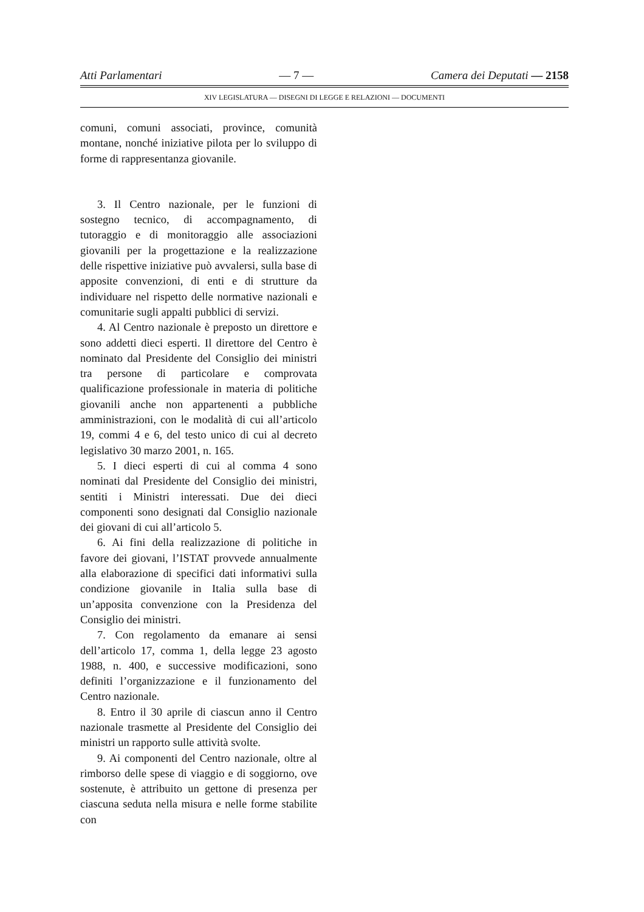Atti Parlamentari — 7 — Camera dei Deputati — 2158
XIV LEGISLATURA — DISEGNI DI LEGGE E RELAZIONI — DOCUMENTI
comuni, comuni associati, province, comunità montane, nonché iniziative pilota per lo sviluppo di forme di rappresentanza giovanile.
3. Il Centro nazionale, per le funzioni di sostegno tecnico, di accompagnamento, di tutoraggio e di monitoraggio alle associazioni giovanili per la progettazione e la realizzazione delle rispettive iniziative può avvalersi, sulla base di apposite convenzioni, di enti e di strutture da individuare nel rispetto delle normative nazionali e comunitarie sugli appalti pubblici di servizi.
4. Al Centro nazionale è preposto un direttore e sono addetti dieci esperti. Il direttore del Centro è nominato dal Presidente del Consiglio dei ministri tra persone di particolare e comprovata qualificazione professionale in materia di politiche giovanili anche non appartenenti a pubbliche amministrazioni, con le modalità di cui all’articolo 19, commi 4 e 6, del testo unico di cui al decreto legislativo 30 marzo 2001, n. 165.
5. I dieci esperti di cui al comma 4 sono nominati dal Presidente del Consiglio dei ministri, sentiti i Ministri interessati. Due dei dieci componenti sono designati dal Consiglio nazionale dei giovani di cui all’articolo 5.
6. Ai fini della realizzazione di politiche in favore dei giovani, l’ISTAT provvede annualmente alla elaborazione di specifici dati informativi sulla condizione giovanile in Italia sulla base di un’apposita convenzione con la Presidenza del Consiglio dei ministri.
7. Con regolamento da emanare ai sensi dell’articolo 17, comma 1, della legge 23 agosto 1988, n. 400, e successive modificazioni, sono definiti l’organizzazione e il funzionamento del Centro nazionale.
8. Entro il 30 aprile di ciascun anno il Centro nazionale trasmette al Presidente del Consiglio dei ministri un rapporto sulle attività svolte.
9. Ai componenti del Centro nazionale, oltre al rimborso delle spese di viaggio e di soggiorno, ove sostenute, è attribuito un gettone di presenza per ciascuna seduta nella misura e nelle forme stabilite con